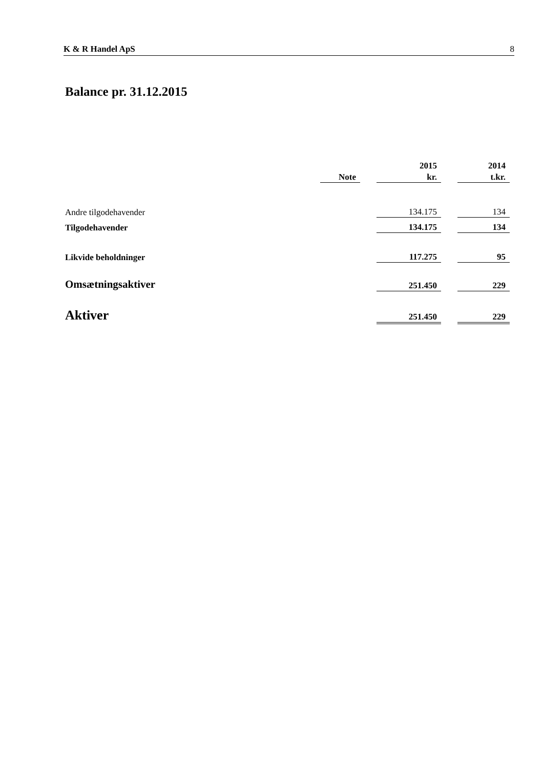K & R Handel ApS 8
Balance pr. 31.12.2015
| | | | 2015 | | 2014 |
| --- | --- | --- | --- | --- | --- |
| | Note | | kr. | | t.kr. |
| Andre tilgodehavender | | | 134.175 | | 134 |
| Tilgodehavender | | | 134.175 | | 134 |
| Likvide beholdninger | | | 117.275 | | 95 |
| Omsætningsaktiver | | | 251.450 | | 229 |
| Aktiver | | | 251.450 | | 229 |